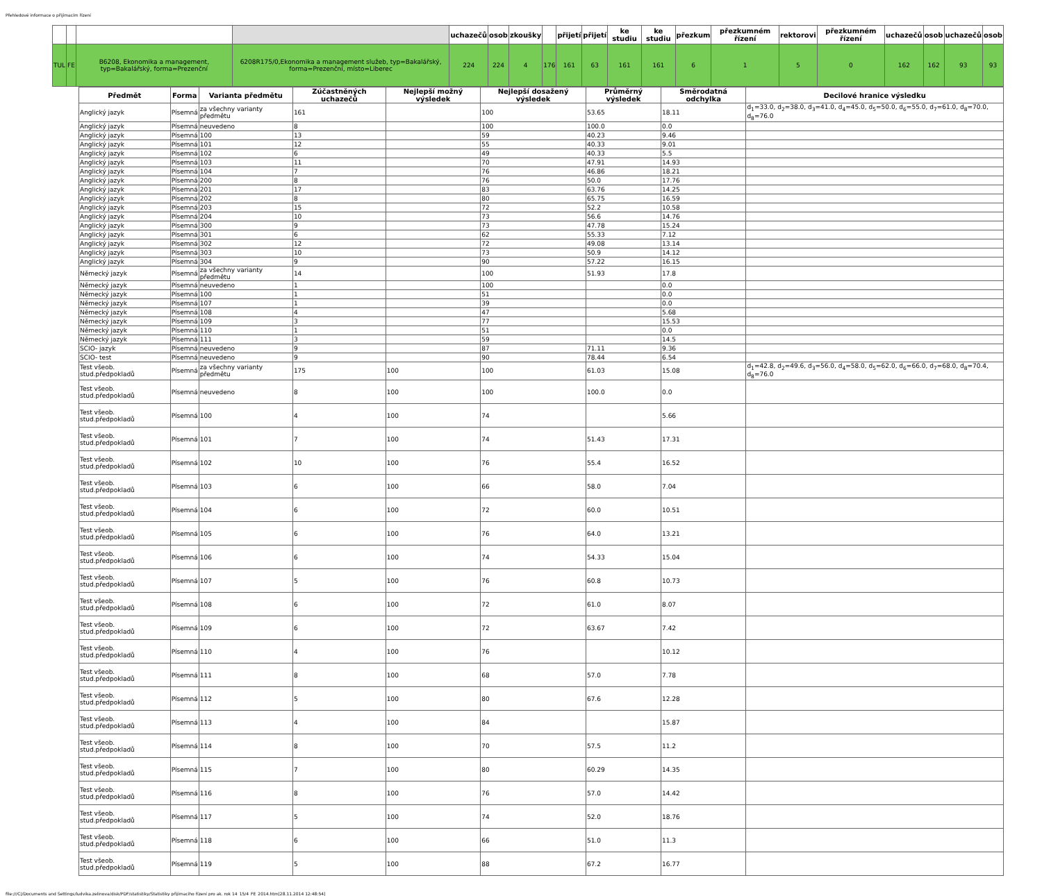Přehledové informace o přijímacím řízení
| | | | | uchazečů | osob | zkoušky | | přijetí | přijetí | ke studiu | ke studiu | přezkum | přezkumném řízení | rektorovi | přezkumném řízení | uchazečů | osob | uchazečů | osob |
| --- | --- | --- | --- | --- | --- | --- | --- | --- | --- | --- | --- | --- | --- | --- | --- | --- | --- | --- | --- |
| TUL | FE | B6208, Ekonomika a management, typ=Bakalářský, forma=Prezenční | 6208R175/0,Ekonomika a management služeb, typ=Bakalářský, forma=Prezenční, místo=Liberec | 224 | 224 | 4 | 176 | 161 | 63 | 161 | 161 | 6 | 1 | 5 | 0 | 162 | 162 | 93 | 93 |
| Předmět | Forma | Varianta předmětu | Zúčastněných uchazečů | Nejlepší možný výsledek | Nejlepší dosažený výsledek | Průměrný výsledek | Směrodatná odchylka | Decilové hranice výsledku |
| --- | --- | --- | --- | --- | --- | --- | --- | --- |
| Anglický jazyk | Písemná | za všechny varianty předmětu | 161 | | 100 | 53.65 | 18.11 | d<sub>1</sub>=33.0, d<sub>2</sub>=38.0, d<sub>3</sub>=41.0, d<sub>4</sub>=45.0, d<sub>5</sub>=50.0, d<sub>6</sub>=55.0, d<sub>7</sub>=61.0, d<sub>8</sub>=70.0, d<sub>8</sub>=76.0 |
| Anglický jazyk | Písemná | neuvedeno | 8 | | 100 | 100.0 | 0.0 | |
| Anglický jazyk | Písemná | 100 | 13 | | 59 | 40.23 | 9.46 | |
| Anglický jazyk | Písemná | 101 | 12 | | 55 | 40.33 | 9.01 | |
| Anglický jazyk | Písemná | 102 | 6 | | 49 | 40.33 | 5.5 | |
| Anglický jazyk | Písemná | 103 | 11 | | 70 | 47.91 | 14.93 | |
| Anglický jazyk | Písemná | 104 | 7 | | 76 | 46.86 | 18.21 | |
| Anglický jazyk | Písemná | 200 | 8 | | 76 | 50.0 | 17.76 | |
| Anglický jazyk | Písemná | 201 | 17 | | 83 | 63.76 | 14.25 | |
| Anglický jazyk | Písemná | 202 | 8 | | 80 | 65.75 | 16.59 | |
| Anglický jazyk | Písemná | 203 | 15 | | 72 | 52.2 | 10.58 | |
| Anglický jazyk | Písemná | 204 | 10 | | 73 | 56.6 | 14.76 | |
| Anglický jazyk | Písemná | 300 | 9 | | 73 | 47.78 | 15.24 | |
| Anglický jazyk | Písemná | 301 | 6 | | 62 | 55.33 | 7.12 | |
| Anglický jazyk | Písemná | 302 | 12 | | 72 | 49.08 | 13.14 | |
| Anglický jazyk | Písemná | 303 | 10 | | 73 | 50.9 | 14.12 | |
| Anglický jazyk | Písemná | 304 | 9 | | 90 | 57.22 | 16.15 | |
| Německý jazyk | Písemná | za všechny varianty předmětu | 14 | | 100 | 51.93 | 17.8 | |
| Německý jazyk | Písemná | neuvedeno | 1 | | 100 | | 0.0 | |
| Německý jazyk | Písemná | 100 | 1 | | 51 | | 0.0 | |
| Německý jazyk | Písemná | 107 | 1 | | 39 | | 0.0 | |
| Německý jazyk | Písemná | 108 | 4 | | 47 | | 5.68 | |
| Německý jazyk | Písemná | 109 | 3 | | 77 | | 15.53 | |
| Německý jazyk | Písemná | 110 | 1 | | 51 | | 0.0 | |
| Německý jazyk | Písemná | 111 | 3 | | 59 | | 14.5 | |
| SCIO- jazyk | Písemná | neuvedeno | 9 | | 87 | 71.11 | 9.36 | |
| SCIO- test | Písemná | neuvedeno | 9 | | 90 | 78.44 | 6.54 | |
| Test všeob. stud.předpokladů | Písemná | za všechny varianty předmětu | 175 | 100 | 100 | 61.03 | 15.08 | d<sub>1</sub>=42.8, d<sub>2</sub>=49.6, d<sub>3</sub>=56.0, d<sub>4</sub>=58.0, d<sub>5</sub>=62.0, d<sub>6</sub>=66.0, d<sub>7</sub>=68.0, d<sub>8</sub>=70.4, d<sub>8</sub>=76.0 |
| Test všeob. stud.předpokladů | Písemná | neuvedeno | 8 | 100 | 100 | 100.0 | 0.0 | |
| Test všeob. stud.předpokladů | Písemná | 100 | 4 | 100 | 74 | | 5.66 | |
| Test všeob. stud.předpokladů | Písemná | 101 | 7 | 100 | 74 | 51.43 | 17.31 | |
| Test všeob. stud.předpokladů | Písemná | 102 | 10 | 100 | 76 | 55.4 | 16.52 | |
| Test všeob. stud.předpokladů | Písemná | 103 | 6 | 100 | 66 | 58.0 | 7.04 | |
| Test všeob. stud.předpokladů | Písemná | 104 | 6 | 100 | 72 | 60.0 | 10.51 | |
| Test všeob. stud.předpokladů | Písemná | 105 | 6 | 100 | 76 | 64.0 | 13.21 | |
| Test všeob. stud.předpokladů | Písemná | 106 | 6 | 100 | 74 | 54.33 | 15.04 | |
| Test všeob. stud.předpokladů | Písemná | 107 | 5 | 100 | 76 | 60.8 | 10.73 | |
| Test všeob. stud.předpokladů | Písemná | 108 | 6 | 100 | 72 | 61.0 | 8.07 | |
| Test všeob. stud.předpokladů | Písemná | 109 | 6 | 100 | 72 | 63.67 | 7.42 | |
| Test všeob. stud.předpokladů | Písemná | 110 | 4 | 100 | 76 | | 10.12 | |
| Test všeob. stud.předpokladů | Písemná | 111 | 8 | 100 | 68 | 57.0 | 7.78 | |
| Test všeob. stud.předpokladů | Písemná | 112 | 5 | 100 | 80 | 67.6 | 12.28 | |
| Test všeob. stud.předpokladů | Písemná | 113 | 4 | 100 | 84 | | 15.87 | |
| Test všeob. stud.předpokladů | Písemná | 114 | 8 | 100 | 70 | 57.5 | 11.2 | |
| Test všeob. stud.předpokladů | Písemná | 115 | 7 | 100 | 80 | 60.29 | 14.35 | |
| Test všeob. stud.předpokladů | Písemná | 116 | 8 | 100 | 76 | 57.0 | 14.42 | |
| Test všeob. stud.předpokladů | Písemná | 117 | 5 | 100 | 74 | 52.0 | 18.76 | |
| Test všeob. stud.předpokladů | Písemná | 118 | 6 | 100 | 66 | 51.0 | 11.3 | |
| Test všeob. stud.předpokladů | Písemná | 119 | 5 | 100 | 88 | 67.2 | 16.77 | |
file:///C|/Documents and Settings/ludvika.zelinova/disk/PDF/statistiky/Statistiky přijímacího řízení pro ak. rok 14_15/4_FE_2014.htm[28.11.2014 12:48:54]